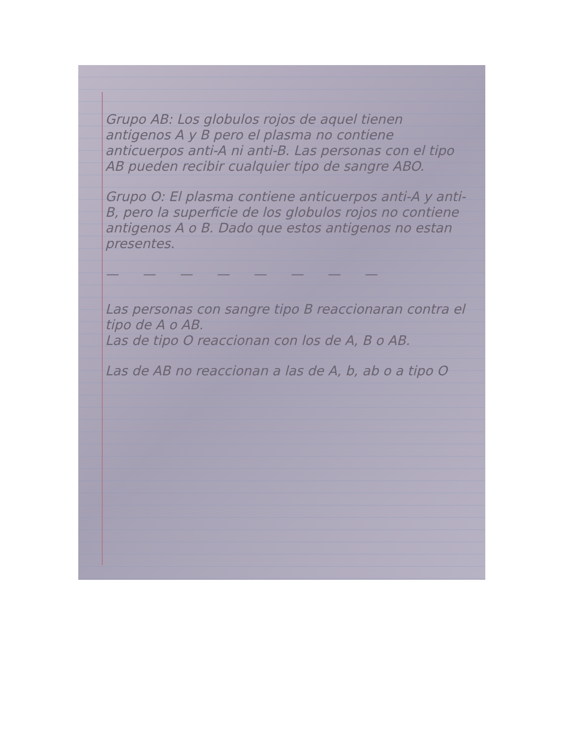Grupo AB: Los globulos rojos de aquel tienen antigenos A y B pero el plasma no contiene anticuerpos anti-A ni anti-B. Las personas con el tipo AB pueden recibir cualquier tipo de sangre ABO.
Grupo O: El plasma contiene anticuerpos anti-A y anti-B, pero la superficie de los globulos rojos no contiene antigenos A o B. Dado que estos antigenos no estan presentes.
— — — — — — — —
Las personas con sangre tipo B reaccionaran contra el tipo de A o AB.
Las de tipo O reaccionan con los de A, B o AB.
Las de AB no reaccionan a las de A, b, ab o a tipo O